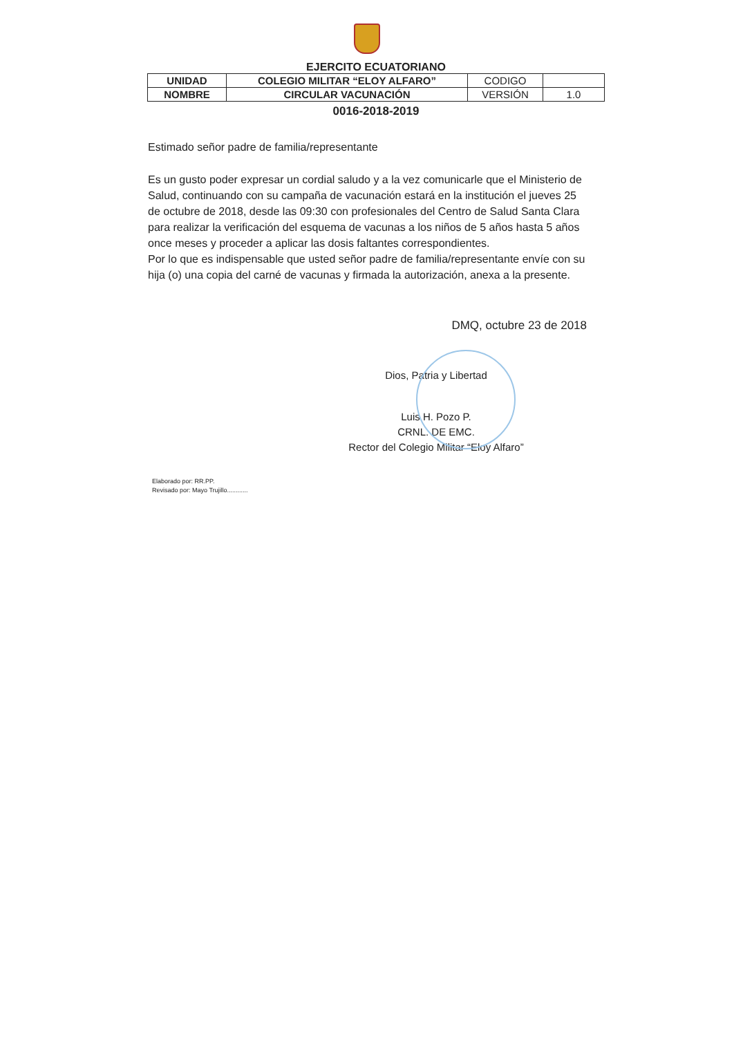EJERCITO ECUATORIANO
| UNIDAD | COLEGIO MILITAR “ELOY ALFARO” | CODIGO | |
| NOMBRE | CIRCULAR VACUNACIÓN | VERSIÓN | 1.0 |
0016-2018-2019
Estimado señor padre de familia/representante
Es un gusto poder expresar un cordial saludo y a la vez comunicarle que el Ministerio de Salud, continuando con su campaña de vacunación estará en la institución el jueves 25 de octubre de 2018, desde las 09:30 con profesionales del Centro de Salud Santa Clara para realizar la verificación del esquema de vacunas a los niños de 5 años hasta 5 años once meses y proceder a aplicar las dosis faltantes correspondientes.
Por lo que es indispensable que usted señor padre de familia/representante envíe con su hija (o) una copia del carné de vacunas y firmada la autorización, anexa a la presente.
DMQ, octubre 23 de 2018
Dios, Patria y Libertad
Luis H. Pozo P.
CRNL. DE EMC.
Rector del Colegio Militar “Eloy Alfaro”
Elaborado por: RR.PP.
Revisado por: Mayo Trujillo............